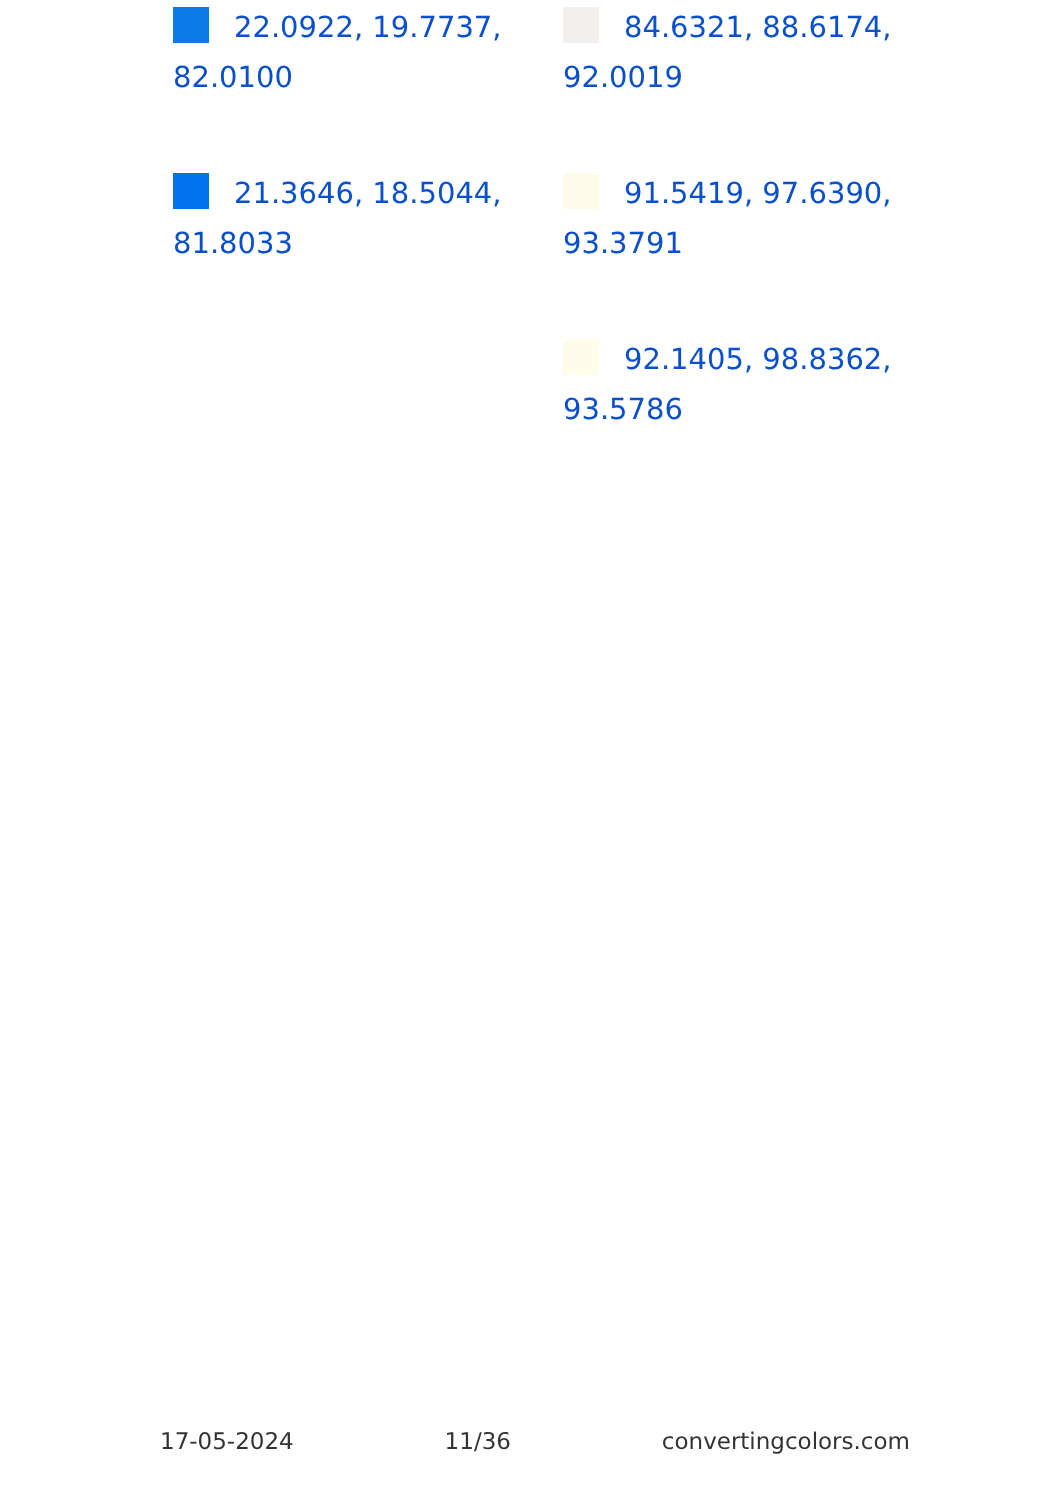22.0922, 19.7737, 82.0100
84.6321, 88.6174, 92.0019
21.3646, 18.5044, 81.8033
91.5419, 97.6390, 93.3791
92.1405, 98.8362, 93.5786
17-05-2024 11/36 convertingcolors.com